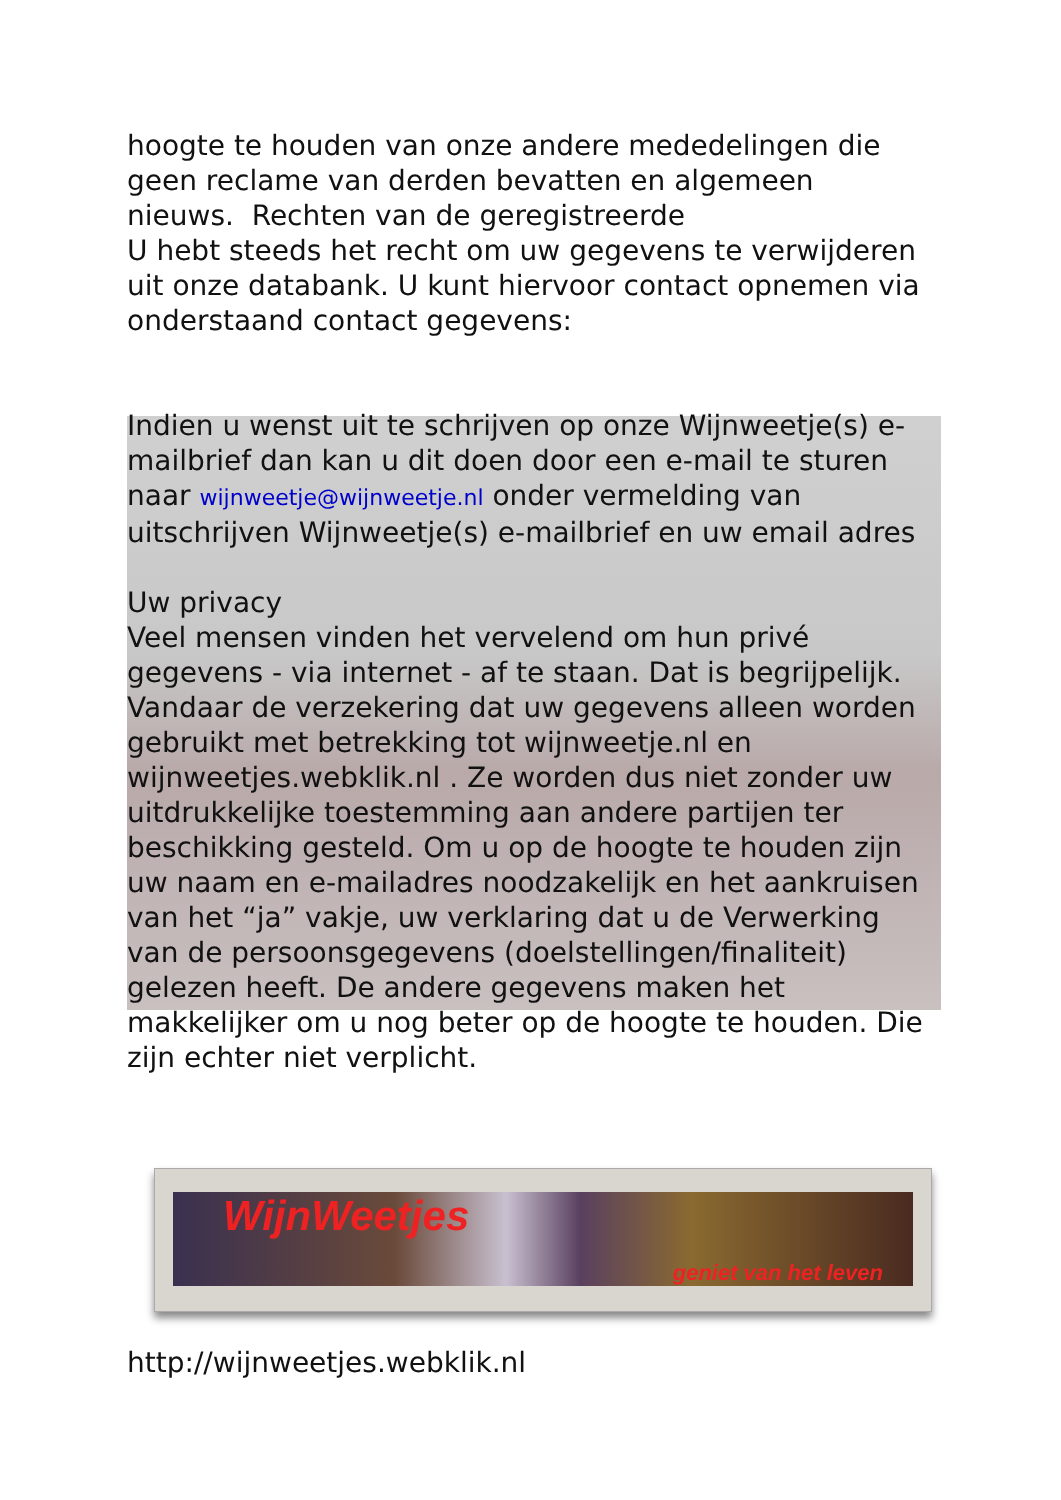hoogte te houden van onze andere mededelingen die geen reclame van derden bevatten en algemeen nieuws. Rechten van de geregistreerde
U hebt steeds het recht om uw gegevens te verwijderen uit onze databank. U kunt hiervoor contact opnemen via onderstaand contact gegevens:
Indien u wenst uit te schrijven op onze Wijnweetje(s) e-mailbrief dan kan u dit doen door een e-mail te sturen naar wijnweetje@wijnweetje.nl onder vermelding van uitschrijven Wijnweetje(s) e-mailbrief en uw email adres
Uw privacy
Veel mensen vinden het vervelend om hun privé gegevens - via internet - af te staan. Dat is begrijpelijk. Vandaar de verzekering dat uw gegevens alleen worden gebruikt met betrekking tot wijnweetje.nl en wijnweetjes.webklik.nl . Ze worden dus niet zonder uw uitdrukkelijke toestemming aan andere partijen ter beschikking gesteld. Om u op de hoogte te houden zijn uw naam en e-mailadres noodzakelijk en het aankruisen van het “ja” vakje, uw verklaring dat u de Verwerking van de persoonsgegevens (doelstellingen/finaliteit) gelezen heeft. De andere gegevens maken het makkelijker om u nog beter op de hoogte te houden. Die zijn echter niet verplicht.
WijnWeetjes
geniet van het leven
http://wijnweetjes.webklik.nl